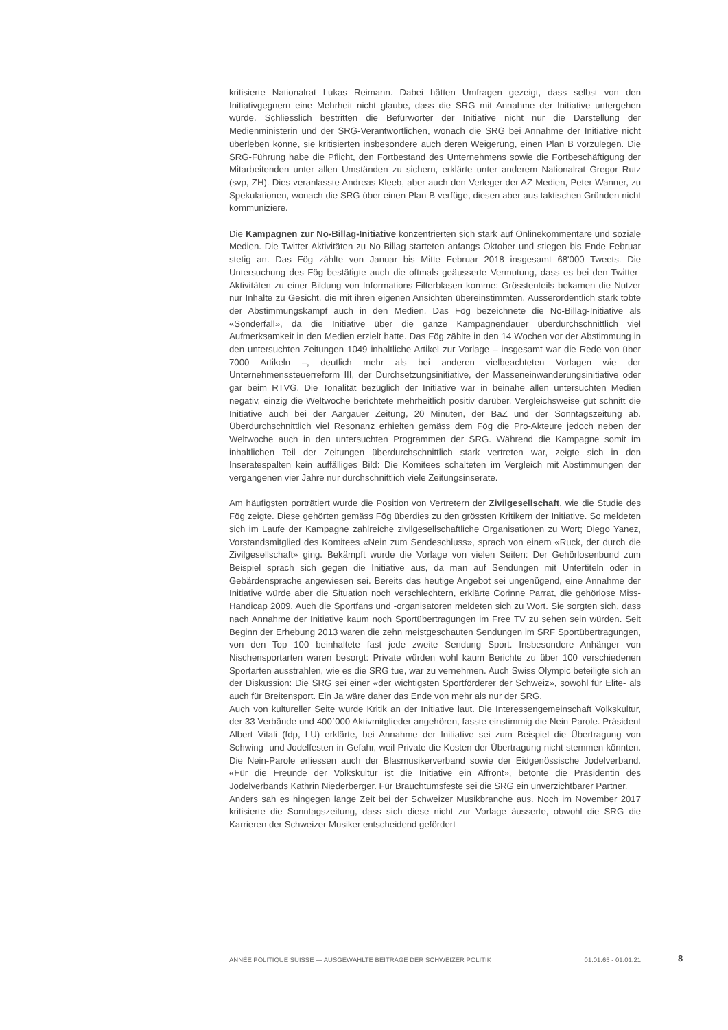kritisierte Nationalrat Lukas Reimann. Dabei hätten Umfragen gezeigt, dass selbst von den Initiativgegnern eine Mehrheit nicht glaube, dass die SRG mit Annahme der Initiative untergehen würde. Schliesslich bestritten die Befürworter der Initiative nicht nur die Darstellung der Medienministerin und der SRG-Verantwortlichen, wonach die SRG bei Annahme der Initiative nicht überleben könne, sie kritisierten insbesondere auch deren Weigerung, einen Plan B vorzulegen. Die SRG-Führung habe die Pflicht, den Fortbestand des Unternehmens sowie die Fortbeschäftigung der Mitarbeitenden unter allen Umständen zu sichern, erklärte unter anderem Nationalrat Gregor Rutz (svp, ZH). Dies veranlasste Andreas Kleeb, aber auch den Verleger der AZ Medien, Peter Wanner, zu Spekulationen, wonach die SRG über einen Plan B verfüge, diesen aber aus taktischen Gründen nicht kommuniziere.
Die Kampagnen zur No-Billag-Initiative konzentrierten sich stark auf Onlinekommentare und soziale Medien. Die Twitter-Aktivitäten zu No-Billag starteten anfangs Oktober und stiegen bis Ende Februar stetig an. Das Fög zählte von Januar bis Mitte Februar 2018 insgesamt 68'000 Tweets. Die Untersuchung des Fög bestätigte auch die oftmals geäusserte Vermutung, dass es bei den Twitter-Aktivitäten zu einer Bildung von Informations-Filterblasen komme: Grösstenteils bekamen die Nutzer nur Inhalte zu Gesicht, die mit ihren eigenen Ansichten übereinstimmten. Ausserordentlich stark tobte der Abstimmungskampf auch in den Medien. Das Fög bezeichnete die No-Billag-Initiative als «Sonderfall», da die Initiative über die ganze Kampagnendauer überdurchschnittlich viel Aufmerksamkeit in den Medien erzielt hatte. Das Fög zählte in den 14 Wochen vor der Abstimmung in den untersuchten Zeitungen 1049 inhaltliche Artikel zur Vorlage – insgesamt war die Rede von über 7000 Artikeln –, deutlich mehr als bei anderen vielbeachteten Vorlagen wie der Unternehmenssteuerreform III, der Durchsetzungsinitiative, der Masseneinwanderungsinitiative oder gar beim RTVG. Die Tonalität bezüglich der Initiative war in beinahe allen untersuchten Medien negativ, einzig die Weltwoche berichtete mehrheitlich positiv darüber. Vergleichsweise gut schnitt die Initiative auch bei der Aargauer Zeitung, 20 Minuten, der BaZ und der Sonntagszeitung ab. Überdurchschnittlich viel Resonanz erhielten gemäss dem Fög die Pro-Akteure jedoch neben der Weltwoche auch in den untersuchten Programmen der SRG. Während die Kampagne somit im inhaltlichen Teil der Zeitungen überdurchschnittlich stark vertreten war, zeigte sich in den Inseratespalten kein auffälliges Bild: Die Komitees schalteten im Vergleich mit Abstimmungen der vergangenen vier Jahre nur durchschnittlich viele Zeitungsinserate.
Am häufigsten porträtiert wurde die Position von Vertretern der Zivilgesellschaft, wie die Studie des Fög zeigte. Diese gehörten gemäss Fög überdies zu den grössten Kritikern der Initiative. So meldeten sich im Laufe der Kampagne zahlreiche zivilgesellschaftliche Organisationen zu Wort; Diego Yanez, Vorstandsmitglied des Komitees «Nein zum Sendeschluss», sprach von einem «Ruck, der durch die Zivilgesellschaft» ging. Bekämpft wurde die Vorlage von vielen Seiten: Der Gehörlosenbund zum Beispiel sprach sich gegen die Initiative aus, da man auf Sendungen mit Untertiteln oder in Gebärdensprache angewiesen sei. Bereits das heutige Angebot sei ungenügend, eine Annahme der Initiative würde aber die Situation noch verschlechtern, erklärte Corinne Parrat, die gehörlose Miss-Handicap 2009. Auch die Sportfans und -organisatoren meldeten sich zu Wort. Sie sorgten sich, dass nach Annahme der Initiative kaum noch Sportübertragungen im Free TV zu sehen sein würden. Seit Beginn der Erhebung 2013 waren die zehn meistgeschauten Sendungen im SRF Sportübertragungen, von den Top 100 beinhaltete fast jede zweite Sendung Sport. Insbesondere Anhänger von Nischensportarten waren besorgt: Private würden wohl kaum Berichte zu über 100 verschiedenen Sportarten ausstrahlen, wie es die SRG tue, war zu vernehmen. Auch Swiss Olympic beteiligte sich an der Diskussion: Die SRG sei einer «der wichtigsten Sportförderer der Schweiz», sowohl für Elite- als auch für Breitensport. Ein Ja wäre daher das Ende von mehr als nur der SRG.
Auch von kultureller Seite wurde Kritik an der Initiative laut. Die Interessengemeinschaft Volkskultur, der 33 Verbände und 400`000 Aktivmitglieder angehören, fasste einstimmig die Nein-Parole. Präsident Albert Vitali (fdp, LU) erklärte, bei Annahme der Initiative sei zum Beispiel die Übertragung von Schwing- und Jodelfesten in Gefahr, weil Private die Kosten der Übertragung nicht stemmen könnten. Die Nein-Parole erliessen auch der Blasmusikerverband sowie der Eidgenössische Jodelverband. «Für die Freunde der Volkskultur ist die Initiative ein Affront», betonte die Präsidentin des Jodelverbands Kathrin Niederberger. Für Brauchtumsfeste sei die SRG ein unverzichtbarer Partner.
Anders sah es hingegen lange Zeit bei der Schweizer Musikbranche aus. Noch im November 2017 kritisierte die Sonntagszeitung, dass sich diese nicht zur Vorlage äusserte, obwohl die SRG die Karrieren der Schweizer Musiker entscheidend gefördert
ANNÉE POLITIQUE SUISSE — AUSGEWÄHLTE BEITRÄGE DER SCHWEIZER POLITIK 01.01.65 - 01.01.21
8